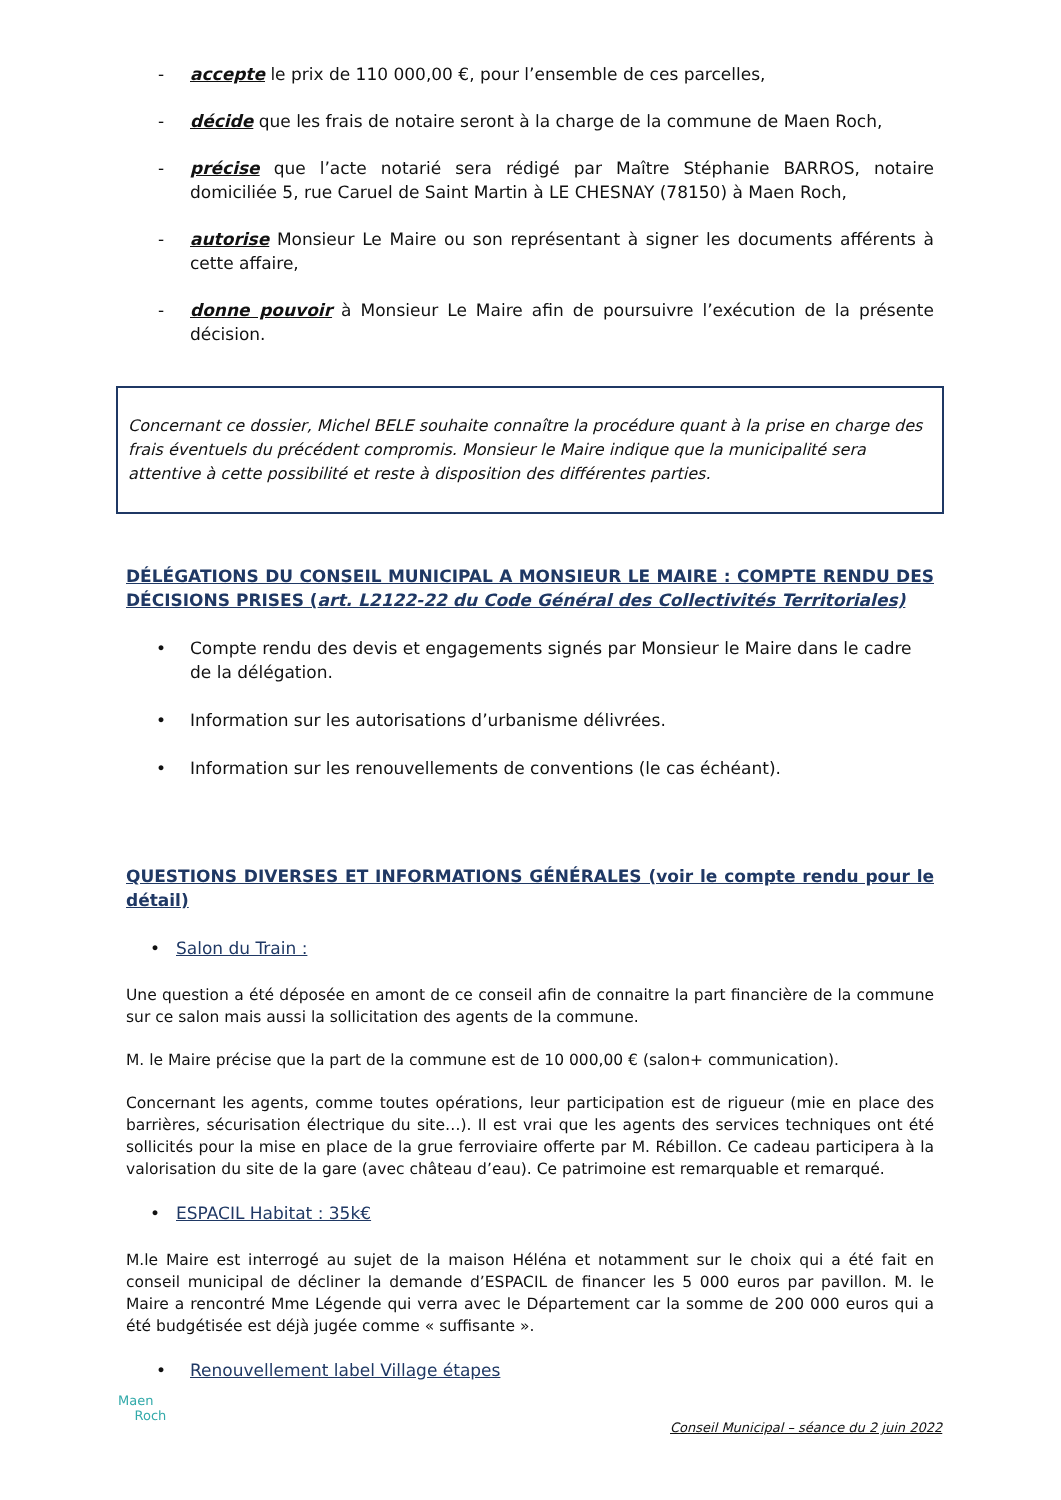- accepte le prix de 110 000,00 €, pour l’ensemble de ces parcelles,
- décide que les frais de notaire seront à la charge de la commune de Maen Roch,
- précise que l’acte notarié sera rédigé par Maître Stéphanie BARROS, notaire domiciliée 5, rue Caruel de Saint Martin à LE CHESNAY (78150) à Maen Roch,
- autorise Monsieur Le Maire ou son représentant à signer les documents afférents à cette affaire,
- donne pouvoir à Monsieur Le Maire afin de poursuivre l’exécution de la présente décision.
Concernant ce dossier, Michel BELE souhaite connaître la procédure quant à la prise en charge des frais éventuels du précédent compromis. Monsieur le Maire indique que la municipalité sera attentive à cette possibilité et reste à disposition des différentes parties.
DÉLÉGATIONS DU CONSEIL MUNICIPAL A MONSIEUR LE MAIRE : COMPTE RENDU DES DÉCISIONS PRISES (art. L2122-22 du Code Général des Collectivités Territoriales)
• Compte rendu des devis et engagements signés par Monsieur le Maire dans le cadre de la délégation.
• Information sur les autorisations d’urbanisme délivrées.
• Information sur les renouvellements de conventions (le cas échéant).
QUESTIONS DIVERSES ET INFORMATIONS GÉNÉRALES (voir le compte rendu pour le détail)
• Salon du Train :
Une question a été déposée en amont de ce conseil afin de connaitre la part financière de la commune sur ce salon mais aussi la sollicitation des agents de la commune.
M. le Maire précise que la part de la commune est de 10 000,00 € (salon+ communication).
Concernant les agents, comme toutes opérations, leur participation est de rigueur (mie en place des barrières, sécurisation électrique du site…). Il est vrai que les agents des services techniques ont été sollicités pour la mise en place de la grue ferroviaire offerte par M. Rébillon. Ce cadeau participera à la valorisation du site de la gare (avec château d’eau). Ce patrimoine est remarquable et remarqué.
• ESPACIL Habitat : 35k€
M.le Maire est interrogé au sujet de la maison Héléna et notamment sur le choix qui a été fait en conseil municipal de décliner la demande d’ESPACIL de financer les 5 000 euros par pavillon. M. le Maire a rencontré Mme Légende qui verra avec le Département car la somme de 200 000 euros qui a été budgétisée est déjà jugée comme « suffisante ».
• Renouvellement label Village étapes
Maen
Roch
Conseil Municipal – séance du 2 juin 2022